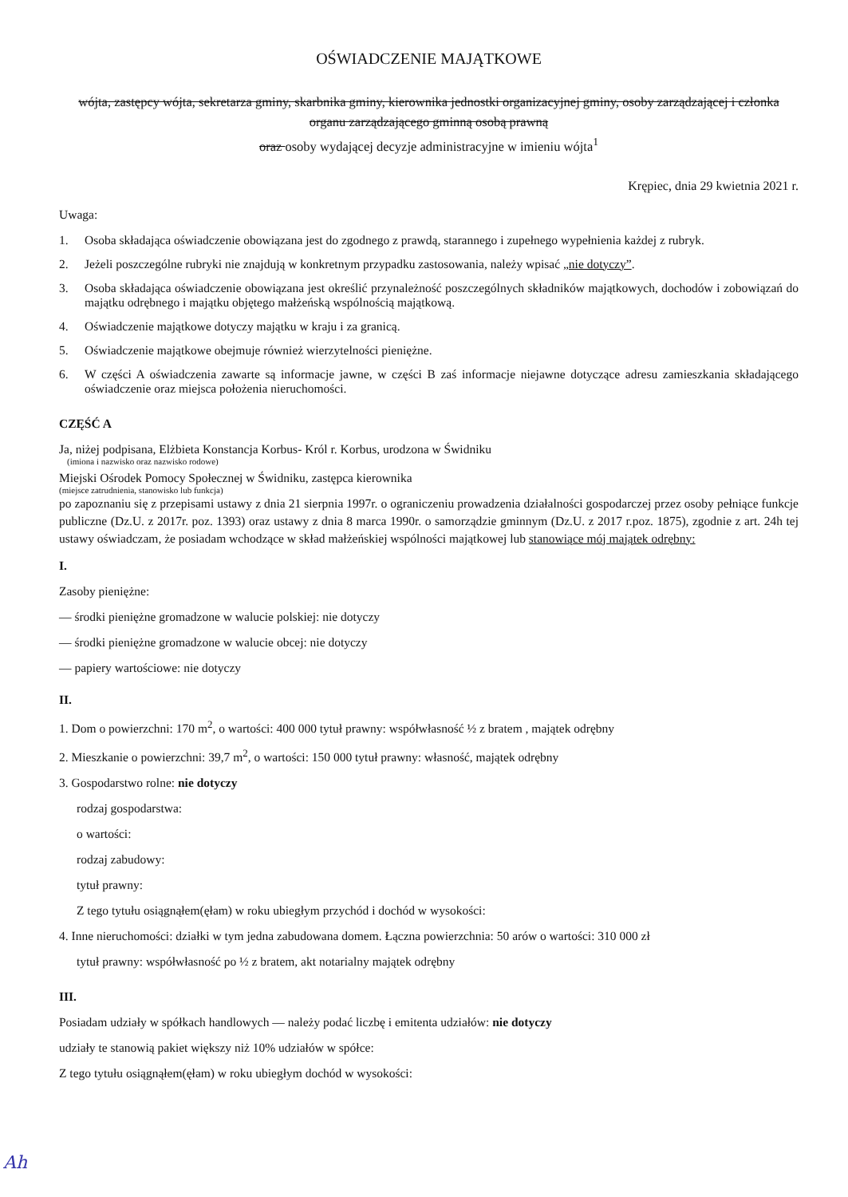OŚWIADCZENIE MAJĄTKOWE
wójta, zastępcy wójta, sekretarza gminy, skarbnika gminy, kierownika jednostki organizacyjnej gminy, osoby zarządzającej i członka organu zarządzającego gminną osobą prawną
oraz osoby wydającej decyzje administracyjne w imieniu wójta<sup>1</sup>
Krępiec, dnia 29 kwietnia 2021 r.
Uwaga:
1. Osoba składająca oświadczenie obowiązana jest do zgodnego z prawdą, starannego i zupełnego wypełnienia każdej z rubryk.
2. Jeżeli poszczególne rubryki nie znajdują w konkretnym przypadku zastosowania, należy wpisać „nie dotyczy”.
3. Osoba składająca oświadczenie obowiązana jest określić przynależność poszczególnych składników majątkowych, dochodów i zobowiązań do majątku odrębnego i majątku objętego małżeńską wspólnością majątkową.
4. Oświadczenie majątkowe dotyczy majątku w kraju i za granicą.
5. Oświadczenie majątkowe obejmuje również wierzytelności pieniężne.
6. W części A oświadczenia zawarte są informacje jawne, w części B zaś informacje niejawne dotyczące adresu zamieszkania składającego oświadczenie oraz miejsca położenia nieruchomości.
CZĘŚĆ A
Ja, niżej podpisana, Elżbieta Konstancja Korbus- Król r. Korbus, urodzona w Świdniku
(imiona i nazwisko oraz nazwisko rodowe)
Miejski Ośrodek Pomocy Społecznej w Świdniku, zastępca kierownika
(miejsce zatrudnienia, stanowisko lub funkcja)
po zapoznaniu się z przepisami ustawy z dnia 21 sierpnia 1997r. o ograniczeniu prowadzenia działalności gospodarczej przez osoby pełniące funkcje publiczne (Dz.U. z 2017r. poz. 1393) oraz ustawy z dnia 8 marca 1990r. o samorządzie gminnym (Dz.U. z 2017 r.poz. 1875), zgodnie z art. 24h tej ustawy oświadczam, że posiadam wchodzące w skład małżeńskiej wspólności majątkowej lub stanowiące mój majątek odrębny:
I.
Zasoby pieniężne:
— środki pieniężne gromadzone w walucie polskiej: nie dotyczy
— środki pieniężne gromadzone w walucie obcej: nie dotyczy
— papiery wartościowe: nie dotyczy
II.
1. Dom o powierzchni: 170 m<sup>2</sup>, o wartości: 400 000 tytuł prawny: współwłasność ½ z bratem , majątek odrębny
2. Mieszkanie o powierzchni: 39,7 m<sup>2</sup>, o wartości: 150 000 tytuł prawny: własność, majątek odrębny
3. Gospodarstwo rolne: nie dotyczy
rodzaj gospodarstwa:
o wartości:
rodzaj zabudowy:
tytuł prawny:
Z tego tytułu osiągnąłem(ęłam) w roku ubiegłym przychód i dochód w wysokości:
4. Inne nieruchomości: działki w tym jedna zabudowana domem. Łączna powierzchnia: 50 arów o wartości: 310 000 zł
tytuł prawny: współwłasność po ½ z bratem, akt notarialny majątek odrębny
III.
Posiadam udziały w spółkach handlowych — należy podać liczbę i emitenta udziałów: nie dotyczy
udziały te stanowią pakiet większy niż 10% udziałów w spółce:
Z tego tytułu osiągnąłem(ęłam) w roku ubiegłym dochód w wysokości:
Ah